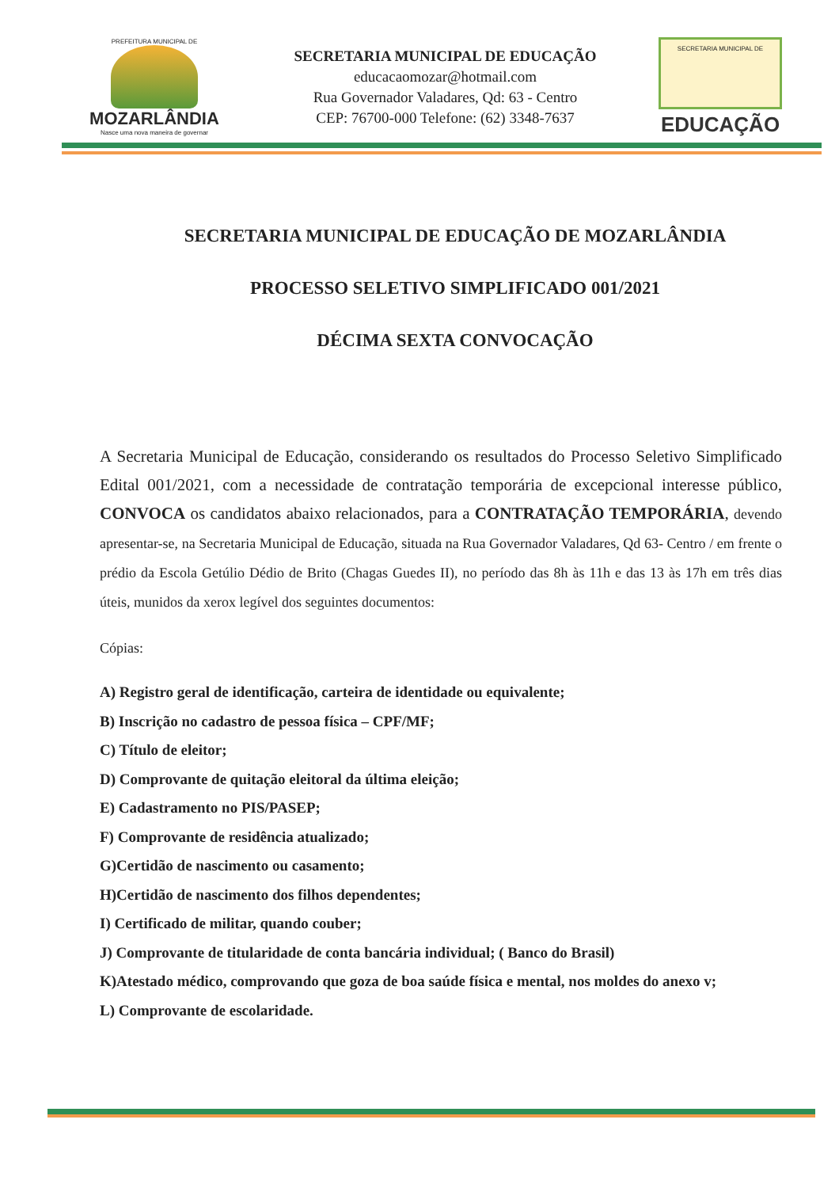PREFEITURA MUNICIPAL DE
MOZARLÂNDIA
Nasce uma nova maneira de governar
SECRETARIA MUNICIPAL DE EDUCAÇÃO
educacaomozar@hotmail.com
Rua Governador Valadares, Qd: 63 - Centro
CEP: 76700-000 Telefone: (62) 3348-7637
SECRETARIA MUNICIPAL DE
EDUCAÇÃO
SECRETARIA MUNICIPAL DE EDUCAÇÃO DE MOZARLÂNDIA
PROCESSO SELETIVO SIMPLIFICADO 001/2021
DÉCIMA SEXTA CONVOCAÇÃO
A Secretaria Municipal de Educação, considerando os resultados do Processo Seletivo Simplificado Edital 001/2021, com a necessidade de contratação temporária de excepcional interesse público, CONVOCA os candidatos abaixo relacionados, para a CONTRATAÇÃO TEMPORÁRIA, devendo apresentar-se, na Secretaria Municipal de Educação, situada na Rua Governador Valadares, Qd 63- Centro / em frente o prédio da Escola Getúlio Dédio de Brito (Chagas Guedes II), no período das 8h às 11h e das 13 às 17h em três dias úteis, munidos da xerox legível dos seguintes documentos:
Cópias:
A) Registro geral de identificação, carteira de identidade ou equivalente;
B) Inscrição no cadastro de pessoa física – CPF/MF;
C) Título de eleitor;
D) Comprovante de quitação eleitoral da última eleição;
E) Cadastramento no PIS/PASEP;
F) Comprovante de residência atualizado;
G)Certidão de nascimento ou casamento;
H)Certidão de nascimento dos filhos dependentes;
I) Certificado de militar, quando couber;
J) Comprovante de titularidade de conta bancária individual; ( Banco do Brasil)
K)Atestado médico, comprovando que goza de boa saúde física e mental, nos moldes do anexo v;
L) Comprovante de escolaridade.